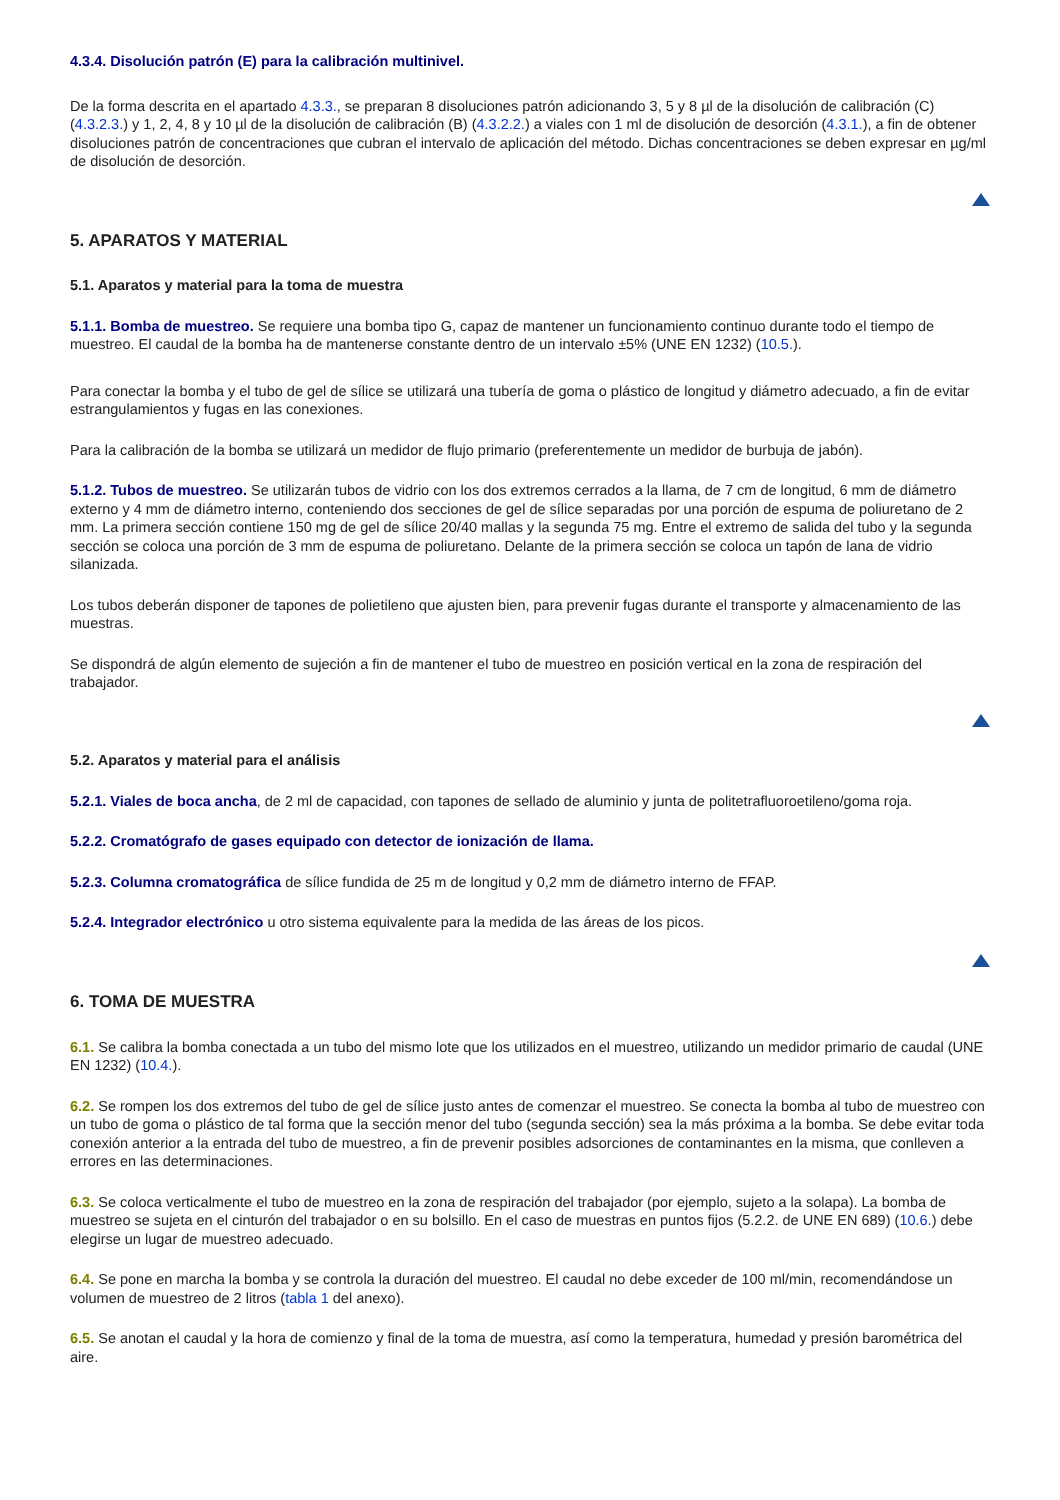4.3.4. Disolución patrón (E) para la calibración multinivel.
De la forma descrita en el apartado 4.3.3., se preparan 8 disoluciones patrón adicionando 3, 5 y 8 µl de la disolución de calibración (C) (4.3.2.3.) y 1, 2, 4, 8 y 10 µl de la disolución de calibración (B) (4.3.2.2.) a viales con 1 ml de disolución de desorción (4.3.1.), a fin de obtener disoluciones patrón de concentraciones que cubran el intervalo de aplicación del método. Dichas concentraciones se deben expresar en µg/ml de disolución de desorción.
5. APARATOS Y MATERIAL
5.1. Aparatos y material para la toma de muestra
5.1.1. Bomba de muestreo. Se requiere una bomba tipo G, capaz de mantener un funcionamiento continuo durante todo el tiempo de muestreo. El caudal de la bomba ha de mantenerse constante dentro de un intervalo ±5% (UNE EN 1232) (10.5.).
Para conectar la bomba y el tubo de gel de sílice se utilizará una tubería de goma o plástico de longitud y diámetro adecuado, a fin de evitar estrangulamientos y fugas en las conexiones.
Para la calibración de la bomba se utilizará un medidor de flujo primario (preferentemente un medidor de burbuja de jabón).
5.1.2. Tubos de muestreo. Se utilizarán tubos de vidrio con los dos extremos cerrados a la llama, de 7 cm de longitud, 6 mm de diámetro externo y 4 mm de diámetro interno, conteniendo dos secciones de gel de sílice separadas por una porción de espuma de poliuretano de 2 mm. La primera sección contiene 150 mg de gel de sílice 20/40 mallas y la segunda 75 mg. Entre el extremo de salida del tubo y la segunda sección se coloca una porción de 3 mm de espuma de poliuretano. Delante de la primera sección se coloca un tapón de lana de vidrio silanizada.
Los tubos deberán disponer de tapones de polietileno que ajusten bien, para prevenir fugas durante el transporte y almacenamiento de las muestras.
Se dispondrá de algún elemento de sujeción a fin de mantener el tubo de muestreo en posición vertical en la zona de respiración del trabajador.
5.2. Aparatos y material para el análisis
5.2.1. Viales de boca ancha, de 2 ml de capacidad, con tapones de sellado de aluminio y junta de politetrafluoroetileno/goma roja.
5.2.2. Cromatógrafo de gases equipado con detector de ionización de llama.
5.2.3. Columna cromatográfica de sílice fundida de 25 m de longitud y 0,2 mm de diámetro interno de FFAP.
5.2.4. Integrador electrónico u otro sistema equivalente para la medida de las áreas de los picos.
6. TOMA DE MUESTRA
6.1. Se calibra la bomba conectada a un tubo del mismo lote que los utilizados en el muestreo, utilizando un medidor primario de caudal (UNE EN 1232) (10.4.).
6.2. Se rompen los dos extremos del tubo de gel de sílice justo antes de comenzar el muestreo. Se conecta la bomba al tubo de muestreo con un tubo de goma o plástico de tal forma que la sección menor del tubo (segunda sección) sea la más próxima a la bomba. Se debe evitar toda conexión anterior a la entrada del tubo de muestreo, a fin de prevenir posibles adsorciones de contaminantes en la misma, que conlleven a errores en las determinaciones.
6.3. Se coloca verticalmente el tubo de muestreo en la zona de respiración del trabajador (por ejemplo, sujeto a la solapa). La bomba de muestreo se sujeta en el cinturón del trabajador o en su bolsillo. En el caso de muestras en puntos fijos (5.2.2. de UNE EN 689) (10.6.) debe elegirse un lugar de muestreo adecuado.
6.4. Se pone en marcha la bomba y se controla la duración del muestreo. El caudal no debe exceder de 100 ml/min, recomendándose un volumen de muestreo de 2 litros (tabla 1 del anexo).
6.5. Se anotan el caudal y la hora de comienzo y final de la toma de muestra, así como la temperatura, humedad y presión barométrica del aire.